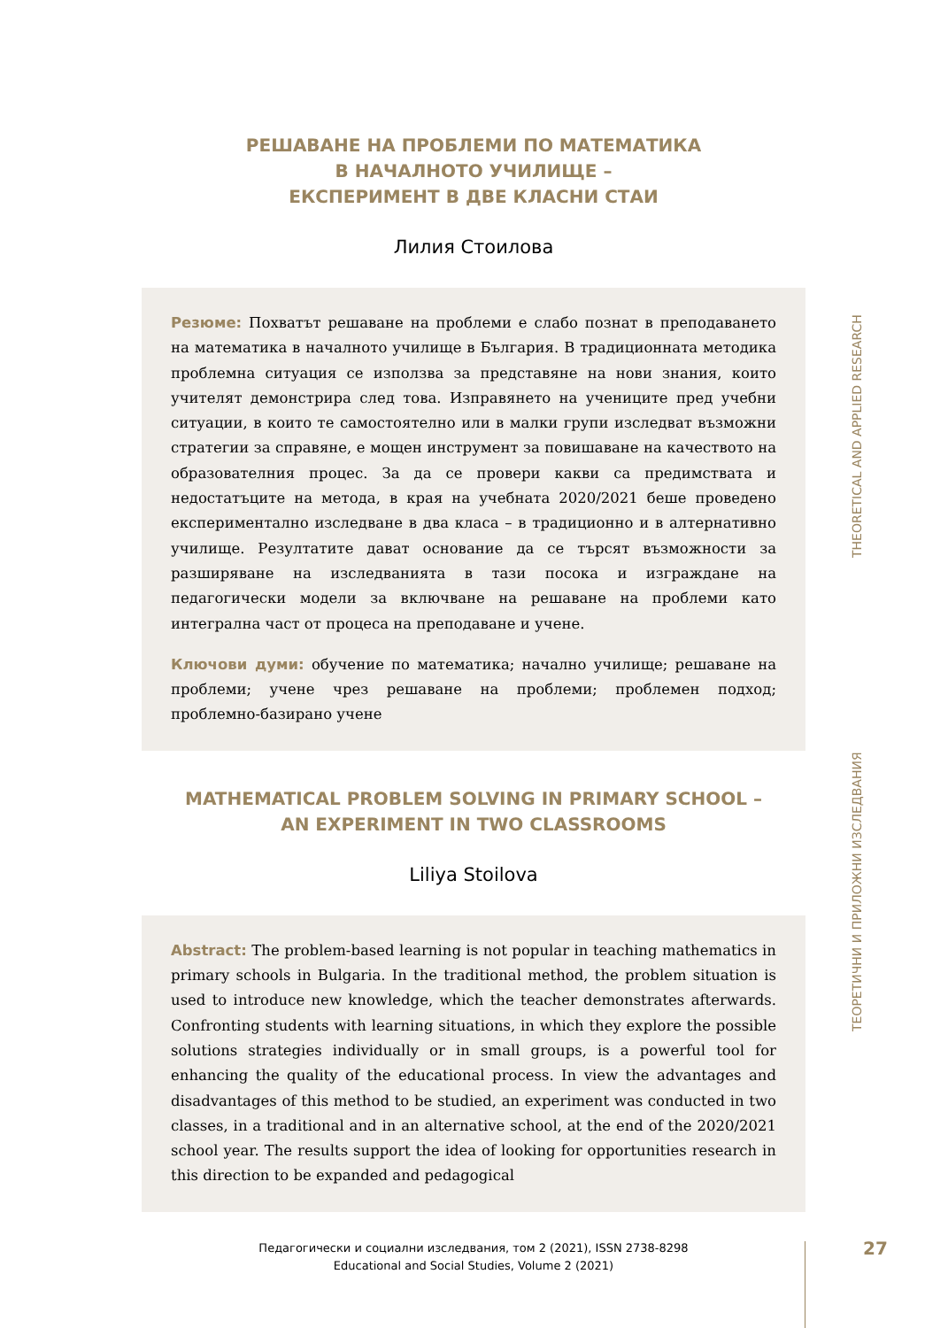РЕШАВАНЕ НА ПРОБЛЕМИ ПО МАТЕМАТИКА
В НАЧАЛНОТО УЧИЛИЩЕ –
ЕКСПЕРИМЕНТ В ДВЕ КЛАСНИ СТАИ
Лилия Стоилова
Резюме: Похватът решаване на проблеми е слабо познат в преподаването на математика в началното училище в България. В традиционната методика проблемна ситуация се използва за представяне на нови знания, които учителят демонстрира след това. Изправянето на учениците пред учебни ситуации, в които те самостоятелно или в малки групи изследват възможни стратегии за справяне, е мощен инструмент за повишаване на качеството на образователния процес. За да се провери какви са предимствата и недостатъците на метода, в края на учебната 2020/2021 беше проведено експериментално изследване в два класа – в традиционно и в алтернативно училище. Резултатите дават основание да се търсят възможности за разширяване на изследванията в тази посока и изграждане на педагогически модели за включване на решаване на проблеми като интегрална част от процеса на преподаване и учене.
Ключови думи: обучение по математика; начално училище; решаване на проблеми; учене чрез решаване на проблеми; проблемен подход; проблемно-базирано учене
MATHEMATICAL PROBLEM SOLVING IN PRIMARY SCHOOL –
AN EXPERIMENT IN TWO CLASSROOMS
Liliya Stoilova
Abstract: The problem-based learning is not popular in teaching mathematics in primary schools in Bulgaria. In the traditional method, the problem situation is used to introduce new knowledge, which the teacher demonstrates afterwards. Confronting students with learning situations, in which they explore the possible solutions strategies individually or in small groups, is a powerful tool for enhancing the quality of the educational process. In view the advantages and disadvantages of this method to be studied, an experiment was conducted in two classes, in a traditional and in an alternative school, at the end of the 2020/2021 school year. The results support the idea of looking for opportunities research in this direction to be expanded and pedagogical
ТЕОРЕТИЧНИ И ПРИЛОЖНИ ИЗСЛЕДВАНИЯ THEORETICAL AND APPLIED RESEARCH
Педагогически и социални изследвания, том 2 (2021), ISSN 2738-8298
Educational and Social Studies, Volume 2 (2021)
27